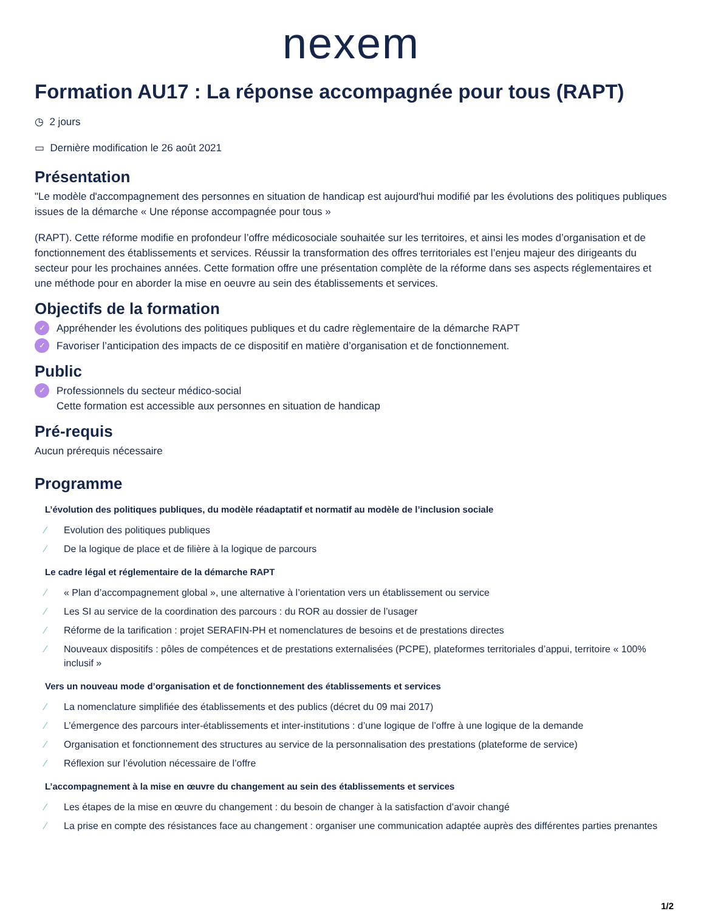nexem
Formation AU17 : La réponse accompagnée pour tous (RAPT)
◷ 2 jours
▭ Dernière modification le 26 août 2021
Présentation
"Le modèle d'accompagnement des personnes en situation de handicap est aujourd'hui modifié par les évolutions des politiques publiques issues de la démarche « Une réponse accompagnée pour tous »
(RAPT). Cette réforme modifie en profondeur l’offre médicosociale souhaitée sur les territoires, et ainsi les modes d’organisation et de fonctionnement des établissements et services. Réussir la transformation des offres territoriales est l’enjeu majeur des dirigeants du secteur pour les prochaines années. Cette formation offre une présentation complète de la réforme dans ses aspects réglementaires et une méthode pour en aborder la mise en oeuvre au sein des établissements et services.
Objectifs de la formation
✓ Appréhender les évolutions des politiques publiques et du cadre règlementaire de la démarche RAPT
✓ Favoriser l’anticipation des impacts de ce dispositif en matière d’organisation et de fonctionnement.
Public
✓ Professionnels du secteur médico-social
Cette formation est accessible aux personnes en situation de handicap
Pré-requis
Aucun prérequis nécessaire
Programme
L’évolution des politiques publiques, du modèle réadaptatif et normatif au modèle de l’inclusion sociale
⁄ Evolution des politiques publiques
⁄ De la logique de place et de filière à la logique de parcours
Le cadre légal et réglementaire de la démarche RAPT
⁄ « Plan d’accompagnement global », une alternative à l’orientation vers un établissement ou service
⁄ Les SI au service de la coordination des parcours : du ROR au dossier de l’usager
⁄ Réforme de la tarification : projet SERAFIN-PH et nomenclatures de besoins et de prestations directes
⁄ Nouveaux dispositifs : pôles de compétences et de prestations externalisées (PCPE), plateformes territoriales d’appui, territoire « 100% inclusif »
Vers un nouveau mode d’organisation et de fonctionnement des établissements et services
⁄ La nomenclature simplifiée des établissements et des publics (décret du 09 mai 2017)
⁄ L’émergence des parcours inter-établissements et inter-institutions : d’une logique de l’offre à une logique de la demande
⁄ Organisation et fonctionnement des structures au service de la personnalisation des prestations (plateforme de service)
⁄ Réflexion sur l’évolution nécessaire de l’offre
L’accompagnement à la mise en œuvre du changement au sein des établissements et services
⁄ Les étapes de la mise en œuvre du changement : du besoin de changer à la satisfaction d’avoir changé
⁄ La prise en compte des résistances face au changement : organiser une communication adaptée auprès des différentes parties prenantes
1/2